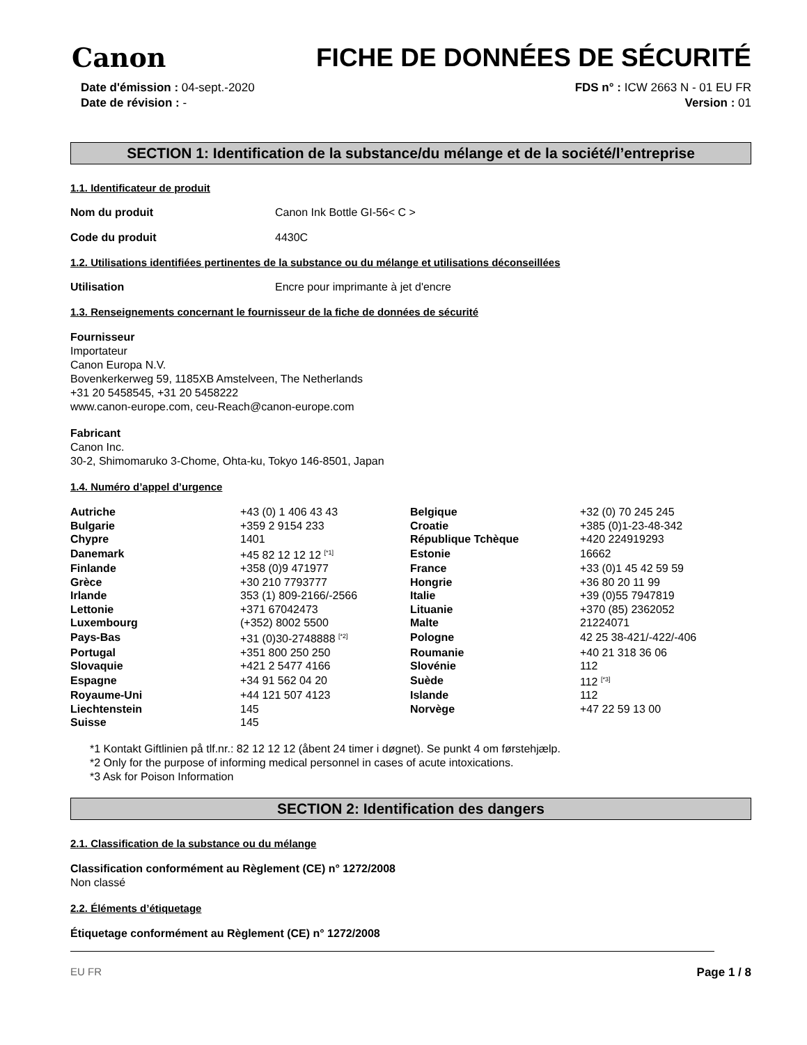Canon FICHE DE DONNÉES DE SÉCURITÉ
Date d'émission : 04-sept.-2020
Date de révision : -
FDS n° : ICW 2663 N - 01 EU FR
Version : 01
SECTION 1: Identification de la substance/du mélange et de la société/l’entreprise
1.1. Identificateur de produit
Nom du produit Canon Ink Bottle GI-56< C >
Code du produit 4430C
1.2. Utilisations identifiées pertinentes de la substance ou du mélange et utilisations déconseillées
Utilisation Encre pour imprimante à jet d'encre
1.3. Renseignements concernant le fournisseur de la fiche de données de sécurité
Fournisseur
Importateur
Canon Europa N.V.
Bovenkerkerweg 59, 1185XB Amstelveen, The Netherlands
+31 20 5458545, +31 20 5458222
www.canon-europe.com, ceu-Reach@canon-europe.com
Fabricant
Canon Inc.
30-2, Shimomaruko 3-Chome, Ohta-ku, Tokyo 146-8501, Japan
1.4. Numéro d’appel d’urgence
| Autriche | +43 (0) 1 406 43 43 | Belgique | +32 (0) 70 245 245 |
| Bulgarie | +359 2 9154 233 | Croatie | +385 (0)1-23-48-342 |
| Chypre | 1401 | République Tchèque | +420 224919293 |
| Danemark | +45 82 12 12 12 <sup>[*1]</sup> | Estonie | 16662 |
| Finlande | +358 (0)9 471977 | France | +33 (0)1 45 42 59 59 |
| Grèce | +30 210 7793777 | Hongrie | +36 80 20 11 99 |
| Irlande | 353 (1) 809-2166/-2566 | Italie | +39 (0)55 7947819 |
| Lettonie | +371 67042473 | Lituanie | +370 (85) 2362052 |
| Luxembourg | (+352) 8002 5500 | Malte | 21224071 |
| Pays-Bas | +31 (0)30-2748888 <sup>[*2]</sup> | Pologne | 42 25 38-421/-422/-406 |
| Portugal | +351 800 250 250 | Roumanie | +40 21 318 36 06 |
| Slovaquie | +421 2 5477 4166 | Slovénie | 112 |
| Espagne | +34 91 562 04 20 | Suède | 112 <sup>[*3]</sup> |
| Royaume-Uni | +44 121 507 4123 | Islande | 112 |
| Liechtenstein | 145 | Norvège | +47 22 59 13 00 |
| Suisse | 145 | | |
*1 Kontakt Giftlinien på tlf.nr.: 82 12 12 12 (åbent 24 timer i døgnet). Se punkt 4 om førstehjælp.
*2 Only for the purpose of informing medical personnel in cases of acute intoxications.
*3 Ask for Poison Information
SECTION 2: Identification des dangers
2.1. Classification de la substance ou du mélange
Classification conformément au Règlement (CE) n° 1272/2008
Non classé
2.2. Éléments d’étiquetage
Étiquetage conformément au Règlement (CE) n° 1272/2008
EU FR Page 1 / 8